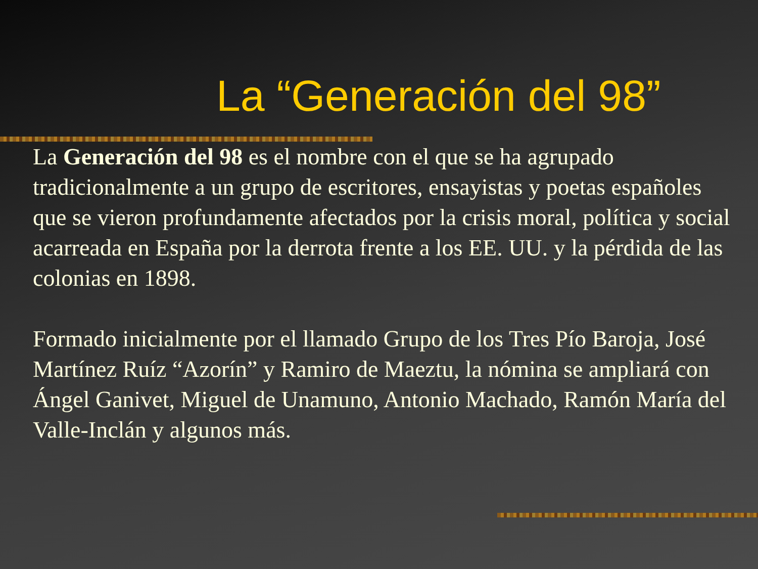La “Generación del 98”
La Generación del 98 es el nombre con el que se ha agrupado tradicionalmente a un grupo de escritores, ensayistas y poetas españoles que se vieron profundamente afectados por la crisis moral, política y social acarreada en España por la derrota frente a los EE. UU. y la pérdida de las colonias en 1898.
Formado inicialmente por el llamado Grupo de los Tres Pío Baroja, José Martínez Ruíz “Azorín” y Ramiro de Maeztu, la nómina se ampliará con Ángel Ganivet, Miguel de Unamuno, Antonio Machado, Ramón María del Valle-Inclán y algunos más.